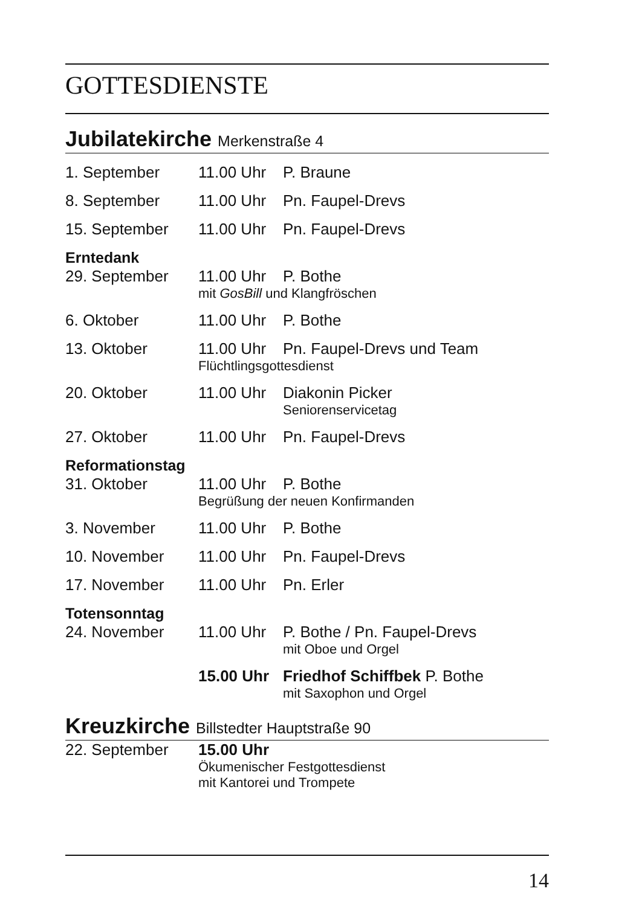GOTTESDIENSTE
Jubilatekirche Merkenstraße 4
| 1. September | 11.00 Uhr | P. Braune |
| 8. September | 11.00 Uhr | Pn. Faupel-Drevs |
| 15. September | 11.00 Uhr | Pn. Faupel-Drevs |
| Erntedank | | |
| 29. September | 11.00 Uhr | P. Bothe |
| | mit GosBill und Klangfröschen | |
| 6. Oktober | 11.00 Uhr | P. Bothe |
| 13. Oktober | 11.00 Uhr | Pn. Faupel-Drevs und Team |
| | Flüchtlingsgottesdienst | |
| 20. Oktober | 11.00 Uhr | Diakonin Picker |
| | | Seniorenservicetag |
| 27. Oktober | 11.00 Uhr | Pn. Faupel-Drevs |
| Reformationstag | | |
| 31. Oktober | 11.00 Uhr | P. Bothe |
| | Begrüßung der neuen Konfirmanden | |
| 3. November | 11.00 Uhr | P. Bothe |
| 10. November | 11.00 Uhr | Pn. Faupel-Drevs |
| 17. November | 11.00 Uhr | Pn. Erler |
| Totensonntag | | |
| 24. November | 11.00 Uhr | P. Bothe / Pn. Faupel-Drevs |
| | | mit Oboe und Orgel |
| | 15.00 Uhr | Friedhof Schiffbek P. Bothe |
| | | mit Saxophon und Orgel |
Kreuzkirche Billstedter Hauptstraße 90
| 22. September | 15.00 Uhr |
| | Ökumenischer Festgottesdienst mit Kantorei und Trompete |
14